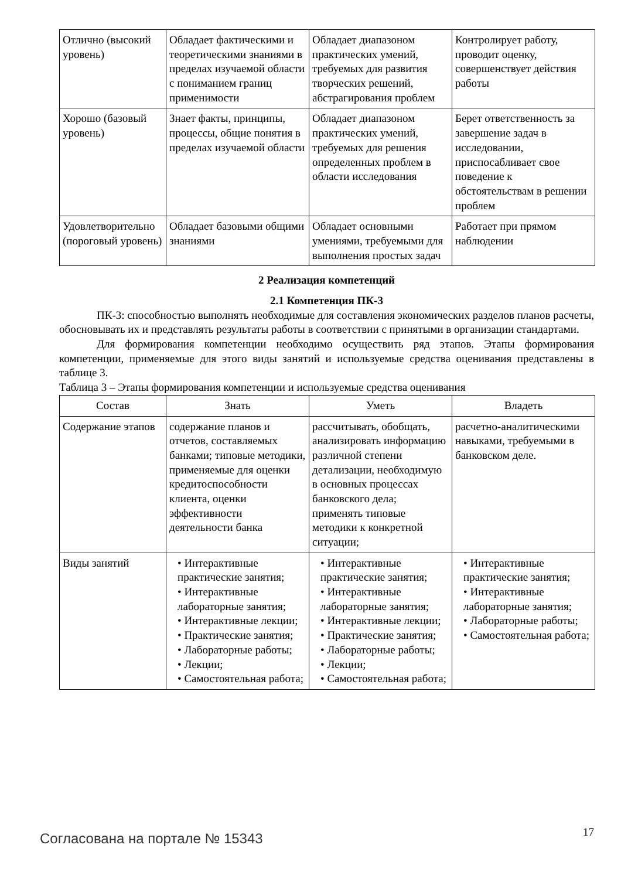| Отлично (высокий уровень) | Обладает фактическими и теоретическими знаниями в пределах изучаемой области с пониманием границ применимости | Обладает диапазоном практических умений, требуемых для развития творческих решений, абстрагирования проблем | Контролирует работу, проводит оценку, совершенствует действия работы |
| Хорошо (базовый уровень) | Знает факты, принципы, процессы, общие понятия в пределах изучаемой области | Обладает диапазоном практических умений, требуемых для решения определенных проблем в области исследования | Берет ответственность за завершение задач в исследовании, приспосабливает свое поведение к обстоятельствам в решении проблем |
| Удовлетворительно (пороговый уровень) | Обладает базовыми общими знаниями | Обладает основными умениями, требуемыми для выполнения простых задач | Работает при прямом наблюдении |
2 Реализация компетенций
2.1 Компетенция ПК-3
ПК-3: способностью выполнять необходимые для составления экономических разделов планов расчеты, обосновывать их и представлять результаты работы в соответствии с принятыми в организации стандартами.
Для формирования компетенции необходимо осуществить ряд этапов. Этапы формирования компетенции, применяемые для этого виды занятий и используемые средства оценивания представлены в таблице 3.
Таблица 3 – Этапы формирования компетенции и используемые средства оценивания
| Состав | Знать | Уметь | Владеть |
| --- | --- | --- | --- |
| Содержание этапов | содержание планов и отчетов, составляемых банками; типовые методики, применяемые для оценки кредитоспособности клиента, оценки эффективности деятельности банка | рассчитывать, обобщать, анализировать информацию различной степени детализации, необходимую в основных процессах банковского дела; применять типовые методики к конкретной ситуации; | расчетно-аналитическими навыками, требуемыми в банковском деле. |
| Виды занятий | • Интерактивные практические занятия; • Интерактивные лабораторные занятия; • Интерактивные лекции; • Практические занятия; • Лабораторные работы; • Лекции; • Самостоятельная работа; | • Интерактивные практические занятия; • Интерактивные лабораторные занятия; • Интерактивные лекции; • Практические занятия; • Лабораторные работы; • Лекции; • Самостоятельная работа; | • Интерактивные практические занятия; • Интерактивные лабораторные занятия; • Лабораторные работы; • Самостоятельная работа; |
Согласована на портале № 15343 17